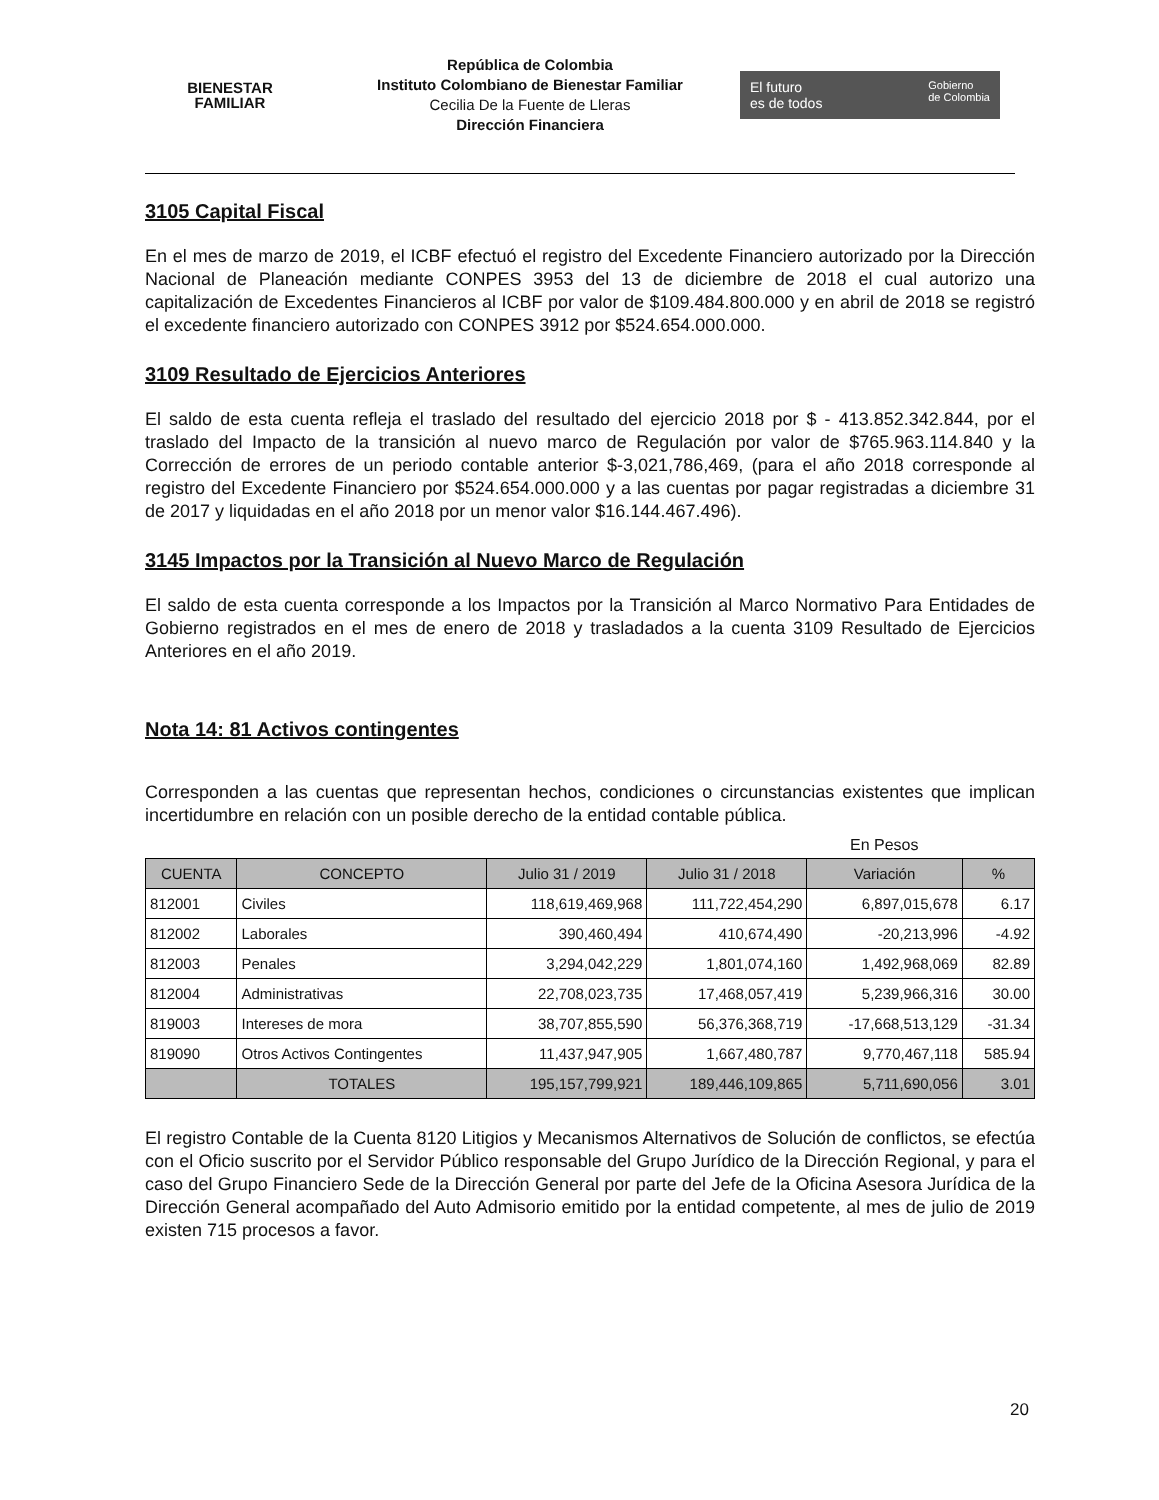BIENESTAR
FAMILIAR
República de Colombia
Instituto Colombiano de Bienestar Familiar
Cecilia De la Fuente de Lleras
Dirección Financiera
El futuro
es de todos Gobierno
de Colombia
3105 Capital Fiscal
En el mes de marzo de 2019, el ICBF efectuó el registro del Excedente Financiero autorizado por la Dirección Nacional de Planeación mediante CONPES 3953 del 13 de diciembre de 2018 el cual autorizo una capitalización de Excedentes Financieros al ICBF por valor de $109.484.800.000 y en abril de 2018 se registró el excedente financiero autorizado con CONPES 3912 por $524.654.000.000.
3109 Resultado de Ejercicios Anteriores
El saldo de esta cuenta refleja el traslado del resultado del ejercicio 2018 por $ - 413.852.342.844, por el traslado del Impacto de la transición al nuevo marco de Regulación por valor de $765.963.114.840 y la Corrección de errores de un periodo contable anterior $-3,021,786,469, (para el año 2018 corresponde al registro del Excedente Financiero por $524.654.000.000 y a las cuentas por pagar registradas a diciembre 31 de 2017 y liquidadas en el año 2018 por un menor valor $16.144.467.496).
3145 Impactos por la Transición al Nuevo Marco de Regulación
El saldo de esta cuenta corresponde a los Impactos por la Transición al Marco Normativo Para Entidades de Gobierno registrados en el mes de enero de 2018 y trasladados a la cuenta 3109 Resultado de Ejercicios Anteriores en el año 2019.
Nota 14: 81 Activos contingentes
Corresponden a las cuentas que representan hechos, condiciones o circunstancias existentes que implican incertidumbre en relación con un posible derecho de la entidad contable pública.
En Pesos
| CUENTA | CONCEPTO | Julio 31 / 2019 | Julio 31 / 2018 | Variación | % |
| --- | --- | --- | --- | --- | --- |
| 812001 | Civiles | 118,619,469,968 | 111,722,454,290 | 6,897,015,678 | 6.17 |
| 812002 | Laborales | 390,460,494 | 410,674,490 | -20,213,996 | -4.92 |
| 812003 | Penales | 3,294,042,229 | 1,801,074,160 | 1,492,968,069 | 82.89 |
| 812004 | Administrativas | 22,708,023,735 | 17,468,057,419 | 5,239,966,316 | 30.00 |
| 819003 | Intereses de mora | 38,707,855,590 | 56,376,368,719 | -17,668,513,129 | -31.34 |
| 819090 | Otros Activos Contingentes | 11,437,947,905 | 1,667,480,787 | 9,770,467,118 | 585.94 |
| | TOTALES | 195,157,799,921 | 189,446,109,865 | 5,711,690,056 | 3.01 |
El registro Contable de la Cuenta 8120 Litigios y Mecanismos Alternativos de Solución de conflictos, se efectúa con el Oficio suscrito por el Servidor Público responsable del Grupo Jurídico de la Dirección Regional, y para el caso del Grupo Financiero Sede de la Dirección General por parte del Jefe de la Oficina Asesora Jurídica de la Dirección General acompañado del Auto Admisorio emitido por la entidad competente, al mes de julio de 2019 existen 715 procesos a favor.
20